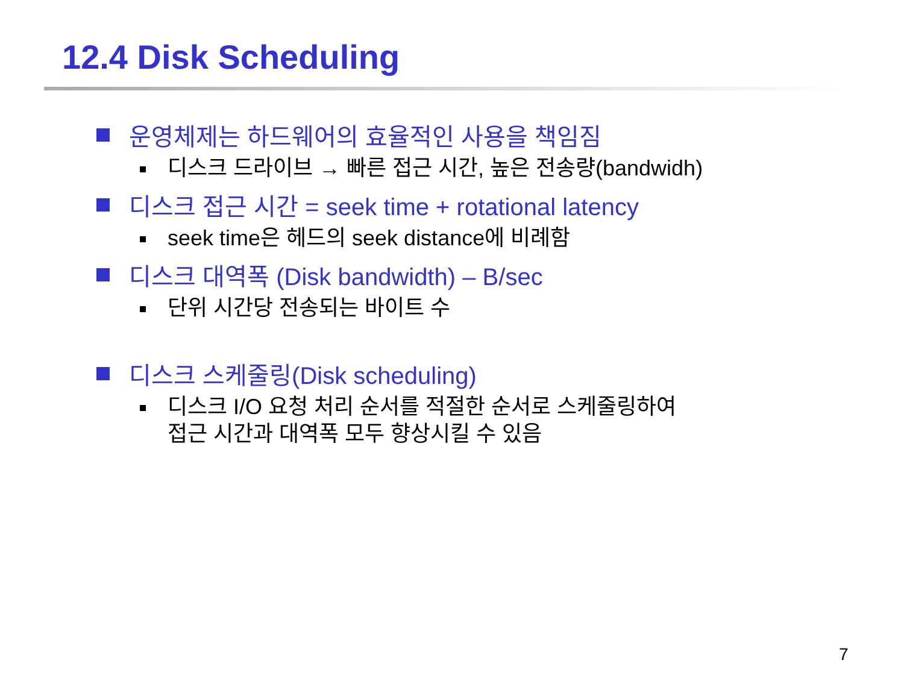12.4 Disk Scheduling
운영체제는 하드웨어의 효율적인 사용을 책임짐
디스크 드라이브 → 빠른 접근 시간, 높은 전송량(bandwidh)
디스크 접근 시간 = seek time + rotational latency
seek time은 헤드의 seek distance에 비례함
디스크 대역폭 (Disk bandwidth) – B/sec
단위 시간당 전송되는 바이트 수
디스크 스케줄링(Disk scheduling)
디스크 I/O 요청 처리 순서를 적절한 순서로 스케줄링하여
접근 시간과 대역폭 모두 향상시킬 수 있음
7